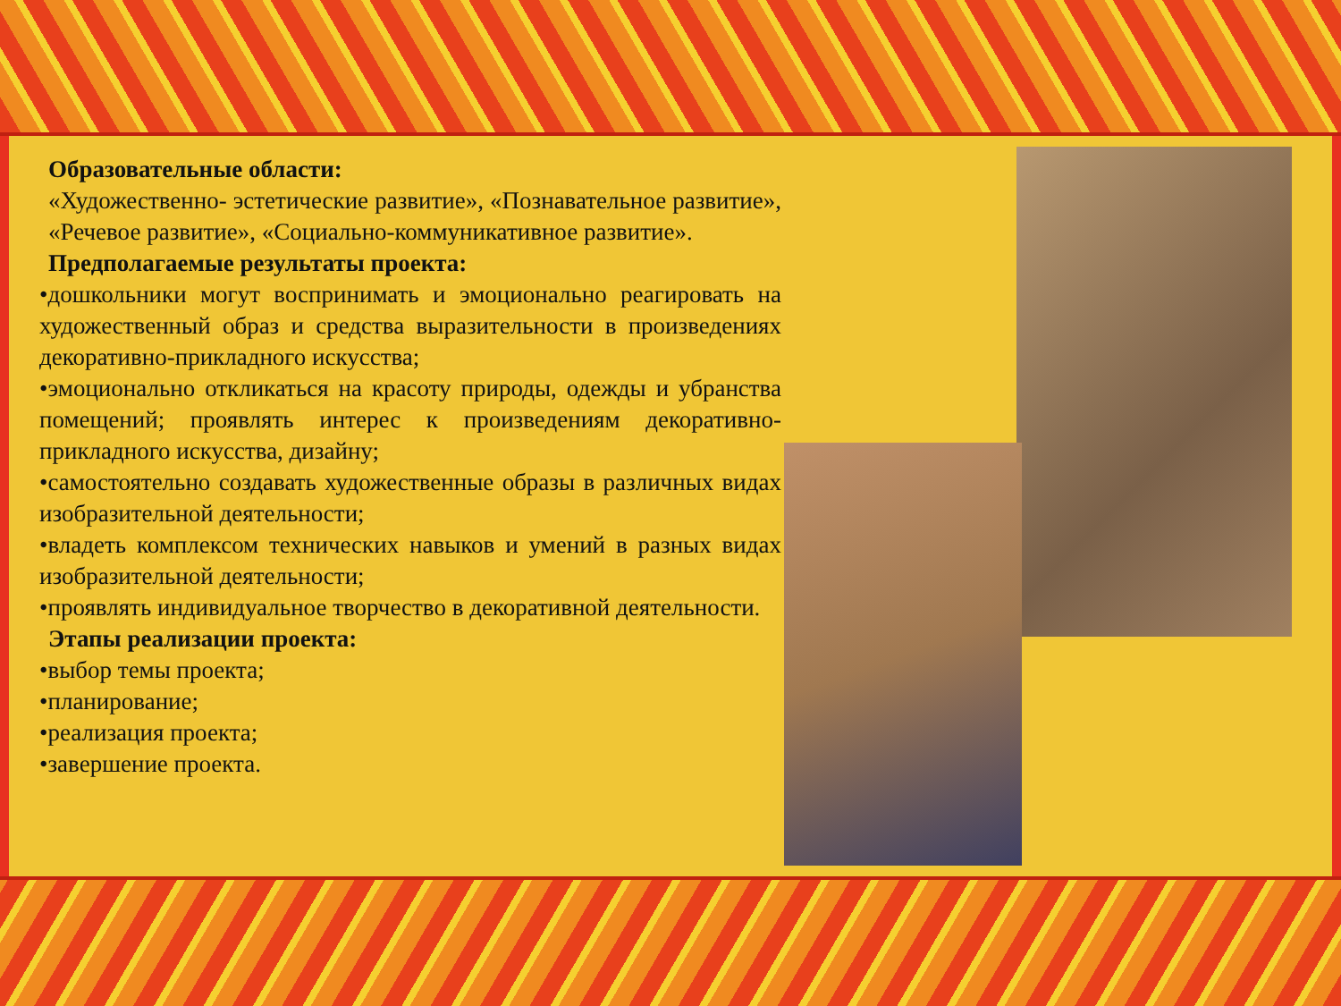Образовательные области:
«Художественно- эстетические развитие», «Познавательное развитие», «Речевое развитие», «Социально-коммуникативное развитие».
Предполагаемые результаты проекта:
•дошкольники могут воспринимать и эмоционально реагировать на художественный образ и средства выразительности в произведениях декоративно-прикладного искусства;
•эмоционально откликаться на красоту природы, одежды и убранства помещений; проявлять интерес к произведениям декоративно-прикладного искусства, дизайну;
•самостоятельно создавать художественные образы в различных видах изобразительной деятельности;
•владеть комплексом технических навыков и умений в разных видах изобразительной деятельности;
•проявлять индивидуальное творчество в декоративной деятельности.
Этапы реализации проекта:
•выбор темы проекта;
•планирование;
•реализация проекта;
•завершение проекта.